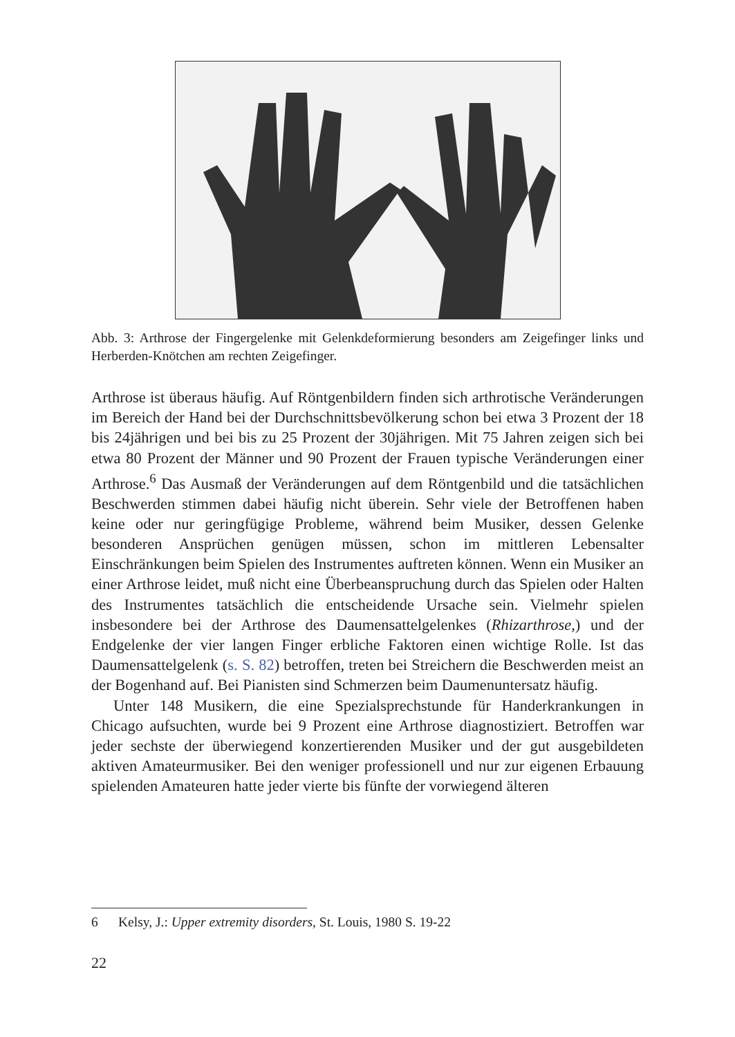Abb. 3: Arthrose der Fingergelenke mit Gelenkdeformierung besonders am Zeigefinger links und Herberden-Knötchen am rechten Zeigefinger.
Arthrose ist überaus häufig. Auf Röntgenbildern finden sich arthrotische Veränderungen im Bereich der Hand bei der Durchschnittsbevölkerung schon bei etwa 3 Prozent der 18 bis 24jährigen und bei bis zu 25 Prozent der 30jährigen. Mit 75 Jahren zeigen sich bei etwa 80 Prozent der Männer und 90 Prozent der Frauen typische Veränderungen einer Arthrose.<sup>6</sup> Das Ausmaß der Veränderungen auf dem Röntgenbild und die tatsächlichen Beschwerden stimmen dabei häufig nicht überein. Sehr viele der Betroffenen haben keine oder nur geringfügige Probleme, während beim Musiker, dessen Gelenke besonderen Ansprüchen genügen müssen, schon im mittleren Lebensalter Einschränkungen beim Spielen des Instrumentes auftreten können. Wenn ein Musiker an einer Arthrose leidet, muß nicht eine Überbeanspruchung durch das Spielen oder Halten des Instrumentes tatsächlich die entscheidende Ursache sein. Vielmehr spielen insbesondere bei der Arthrose des Daumensattelgelenkes (Rhizarthrose,) und der Endgelenke der vier langen Finger erbliche Faktoren einen wichtige Rolle. Ist das Daumensattelgelenk (s. S. 82) betroffen, treten bei Streichern die Beschwerden meist an der Bogenhand auf. Bei Pianisten sind Schmerzen beim Daumenuntersatz häufig.
Unter 148 Musikern, die eine Spezialsprechstunde für Handerkrankungen in Chicago aufsuchten, wurde bei 9 Prozent eine Arthrose diagnostiziert. Betroffen war jeder sechste der überwiegend konzertierenden Musiker und der gut ausgebildeten aktiven Amateurmusiker. Bei den weniger professionell und nur zur eigenen Erbauung spielenden Amateuren hatte jeder vierte bis fünfte der vorwiegend älteren
6 Kelsy, J.: Upper extremity disorders, St. Louis, 1980 S. 19-22
22